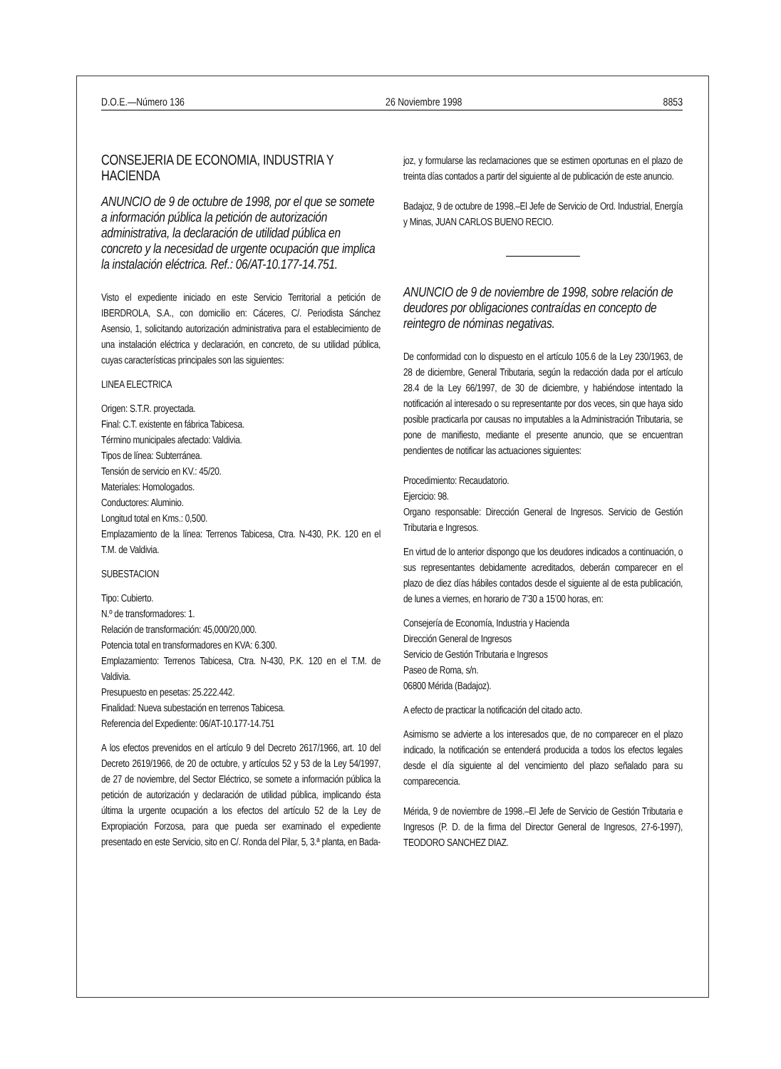D.O.E.—Número 136 26 Noviembre 1998 8853
CONSEJERIA DE ECONOMIA, INDUSTRIA Y HACIENDA
ANUNCIO de 9 de octubre de 1998, por el que se somete a información pública la petición de autorización administrativa, la declaración de utilidad pública en concreto y la necesidad de urgente ocupación que implica la instalación eléctrica. Ref.: 06/AT-10.177-14.751.
Visto el expediente iniciado en este Servicio Territorial a petición de IBERDROLA, S.A., con domicilio en: Cáceres, C/. Periodista Sánchez Asensio, 1, solicitando autorización administrativa para el establecimiento de una instalación eléctrica y declaración, en concreto, de su utilidad pública, cuyas características principales son las siguientes:
LINEA ELECTRICA
Origen: S.T.R. proyectada.
Final: C.T. existente en fábrica Tabicesa.
Término municipales afectado: Valdivia.
Tipos de línea: Subterránea.
Tensión de servicio en KV.: 45/20.
Materiales: Homologados.
Conductores: Aluminio.
Longitud total en Kms.: 0,500.
Emplazamiento de la línea: Terrenos Tabicesa, Ctra. N-430, P.K. 120 en el T.M. de Valdivia.
SUBESTACION
Tipo: Cubierto.
N.º de transformadores: 1.
Relación de transformación: 45,000/20,000.
Potencia total en transformadores en KVA: 6.300.
Emplazamiento: Terrenos Tabicesa, Ctra. N-430, P.K. 120 en el T.M. de Valdivia.
Presupuesto en pesetas: 25.222.442.
Finalidad: Nueva subestación en terrenos Tabicesa.
Referencia del Expediente: 06/AT-10.177-14.751
A los efectos prevenidos en el artículo 9 del Decreto 2617/1966, art. 10 del Decreto 2619/1966, de 20 de octubre, y artículos 52 y 53 de la Ley 54/1997, de 27 de noviembre, del Sector Eléctrico, se somete a información pública la petición de autorización y declaración de utilidad pública, implicando ésta última la urgente ocupación a los efectos del artículo 52 de la Ley de Expropiación Forzosa, para que pueda ser examinado el expediente presentado en este Servicio, sito en C/. Ronda del Pilar, 5, 3.ª planta, en Bada-
joz, y formularse las reclamaciones que se estimen oportunas en el plazo de treinta días contados a partir del siguiente al de publicación de este anuncio.
Badajoz, 9 de octubre de 1998.–El Jefe de Servicio de Ord. Industrial, Energía y Minas, JUAN CARLOS BUENO RECIO.
ANUNCIO de 9 de noviembre de 1998, sobre relación de deudores por obligaciones contraídas en concepto de reintegro de nóminas negativas.
De conformidad con lo dispuesto en el artículo 105.6 de la Ley 230/1963, de 28 de diciembre, General Tributaria, según la redacción dada por el artículo 28.4 de la Ley 66/1997, de 30 de diciembre, y habiéndose intentado la notificación al interesado o su representante por dos veces, sin que haya sido posible practicarla por causas no imputables a la Administración Tributaria, se pone de manifiesto, mediante el presente anuncio, que se encuentran pendientes de notificar las actuaciones siguientes:
Procedimiento: Recaudatorio.
Ejercicio: 98.
Organo responsable: Dirección General de Ingresos. Servicio de Gestión Tributaria e Ingresos.
En virtud de lo anterior dispongo que los deudores indicados a continuación, o sus representantes debidamente acreditados, deberán comparecer en el plazo de diez días hábiles contados desde el siguiente al de esta publicación, de lunes a viernes, en horario de 7’30 a 15’00 horas, en:
Consejería de Economía, Industria y Hacienda
Dirección General de Ingresos
Servicio de Gestión Tributaria e Ingresos
Paseo de Roma, s/n.
06800 Mérida (Badajoz).
A efecto de practicar la notificación del citado acto.
Asimismo se advierte a los interesados que, de no comparecer en el plazo indicado, la notificación se entenderá producida a todos los efectos legales desde el día siguiente al del vencimiento del plazo señalado para su comparecencia.
Mérida, 9 de noviembre de 1998.–El Jefe de Servicio de Gestión Tributaria e Ingresos (P. D. de la firma del Director General de Ingresos, 27-6-1997), TEODORO SANCHEZ DIAZ.